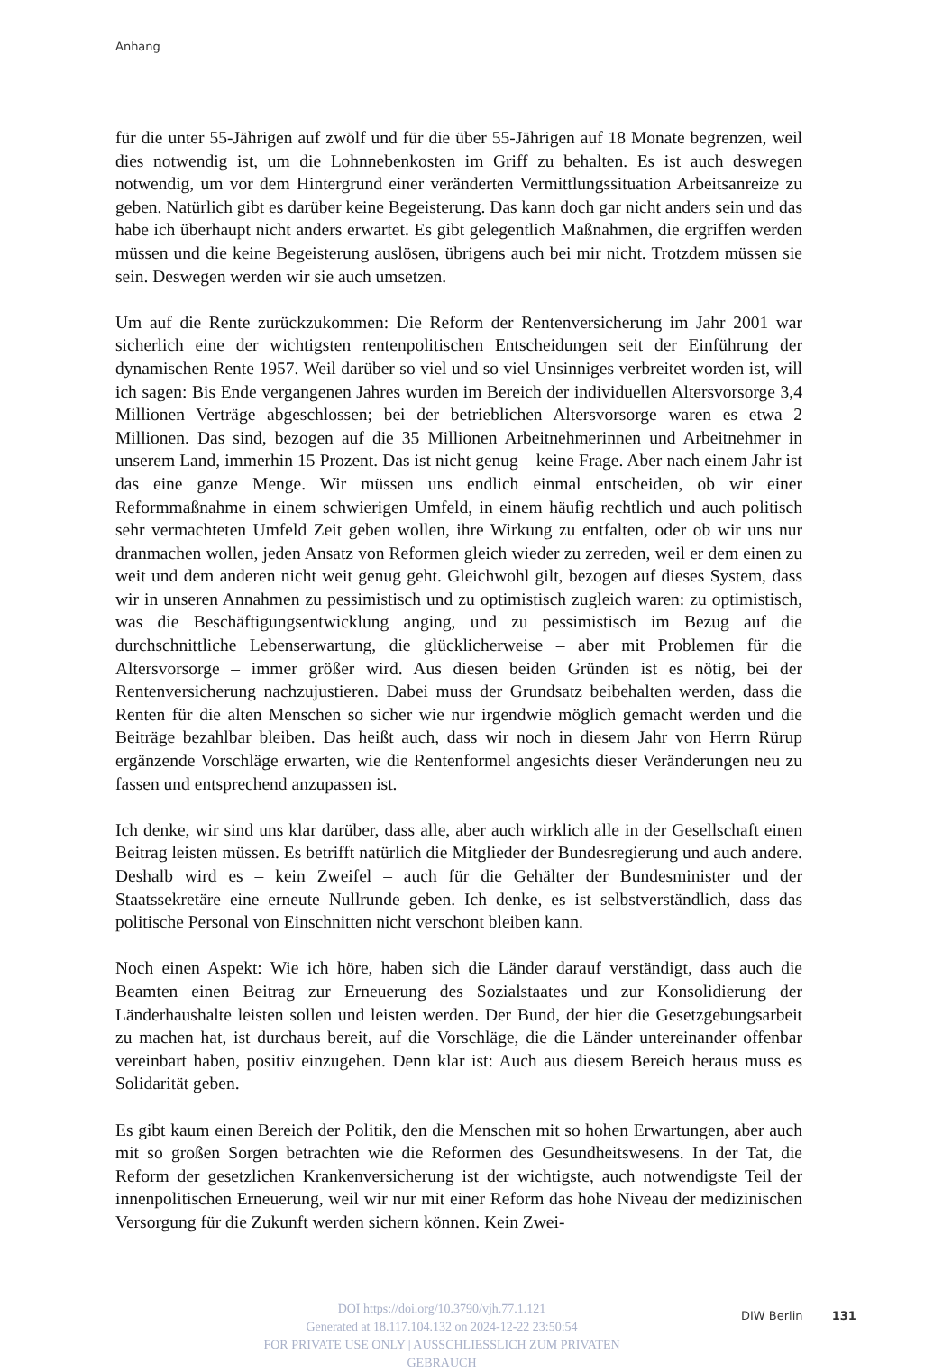Anhang
für die unter 55-Jährigen auf zwölf und für die über 55-Jährigen auf 18 Monate begrenzen, weil dies notwendig ist, um die Lohnnebenkosten im Griff zu behalten. Es ist auch deswegen notwendig, um vor dem Hintergrund einer veränderten Vermittlungssituation Arbeitsanreize zu geben. Natürlich gibt es darüber keine Begeisterung. Das kann doch gar nicht anders sein und das habe ich überhaupt nicht anders erwartet. Es gibt gelegentlich Maßnahmen, die ergriffen werden müssen und die keine Begeisterung auslösen, übrigens auch bei mir nicht. Trotzdem müssen sie sein. Deswegen werden wir sie auch umsetzen.
Um auf die Rente zurückzukommen: Die Reform der Rentenversicherung im Jahr 2001 war sicherlich eine der wichtigsten rentenpolitischen Entscheidungen seit der Einführung der dynamischen Rente 1957. Weil darüber so viel und so viel Unsinniges verbreitet worden ist, will ich sagen: Bis Ende vergangenen Jahres wurden im Bereich der individuellen Altersvorsorge 3,4 Millionen Verträge abgeschlossen; bei der betrieblichen Altersvorsorge waren es etwa 2 Millionen. Das sind, bezogen auf die 35 Millionen Arbeitnehmerinnen und Arbeitnehmer in unserem Land, immerhin 15 Prozent. Das ist nicht genug – keine Frage. Aber nach einem Jahr ist das eine ganze Menge. Wir müssen uns endlich einmal entscheiden, ob wir einer Reformmaßnahme in einem schwierigen Umfeld, in einem häufig rechtlich und auch politisch sehr vermachteten Umfeld Zeit geben wollen, ihre Wirkung zu entfalten, oder ob wir uns nur dranmachen wollen, jeden Ansatz von Reformen gleich wieder zu zerreden, weil er dem einen zu weit und dem anderen nicht weit genug geht. Gleichwohl gilt, bezogen auf dieses System, dass wir in unseren Annahmen zu pessimistisch und zu optimistisch zugleich waren: zu optimistisch, was die Beschäftigungsentwicklung anging, und zu pessimistisch im Bezug auf die durchschnittliche Lebenserwartung, die glücklicherweise – aber mit Problemen für die Altersvorsorge – immer größer wird. Aus diesen beiden Gründen ist es nötig, bei der Rentenversicherung nachzujustieren. Dabei muss der Grundsatz beibehalten werden, dass die Renten für die alten Menschen so sicher wie nur irgendwie möglich gemacht werden und die Beiträge bezahlbar bleiben. Das heißt auch, dass wir noch in diesem Jahr von Herrn Rürup ergänzende Vorschläge erwarten, wie die Rentenformel angesichts dieser Veränderungen neu zu fassen und entsprechend anzupassen ist.
Ich denke, wir sind uns klar darüber, dass alle, aber auch wirklich alle in der Gesellschaft einen Beitrag leisten müssen. Es betrifft natürlich die Mitglieder der Bundesregierung und auch andere. Deshalb wird es – kein Zweifel – auch für die Gehälter der Bundesminister und der Staatssekretäre eine erneute Nullrunde geben. Ich denke, es ist selbstverständlich, dass das politische Personal von Einschnitten nicht verschont bleiben kann.
Noch einen Aspekt: Wie ich höre, haben sich die Länder darauf verständigt, dass auch die Beamten einen Beitrag zur Erneuerung des Sozialstaates und zur Konsolidierung der Länderhaushalte leisten sollen und leisten werden. Der Bund, der hier die Gesetzgebungsarbeit zu machen hat, ist durchaus bereit, auf die Vorschläge, die die Länder untereinander offenbar vereinbart haben, positiv einzugehen. Denn klar ist: Auch aus diesem Bereich heraus muss es Solidarität geben.
Es gibt kaum einen Bereich der Politik, den die Menschen mit so hohen Erwartungen, aber auch mit so großen Sorgen betrachten wie die Reformen des Gesundheitswesens. In der Tat, die Reform der gesetzlichen Krankenversicherung ist der wichtigste, auch notwendigste Teil der innenpolitischen Erneuerung, weil wir nur mit einer Reform das hohe Niveau der medizinischen Versorgung für die Zukunft werden sichern können. Kein Zwei-
DOI https://doi.org/10.3790/vjh.77.1.121
Generated at 18.117.104.132 on 2024-12-22 23:50:54
FOR PRIVATE USE ONLY | AUSSCHLIESSLICH ZUM PRIVATEN GEBRAUCH
DIW Berlin 131